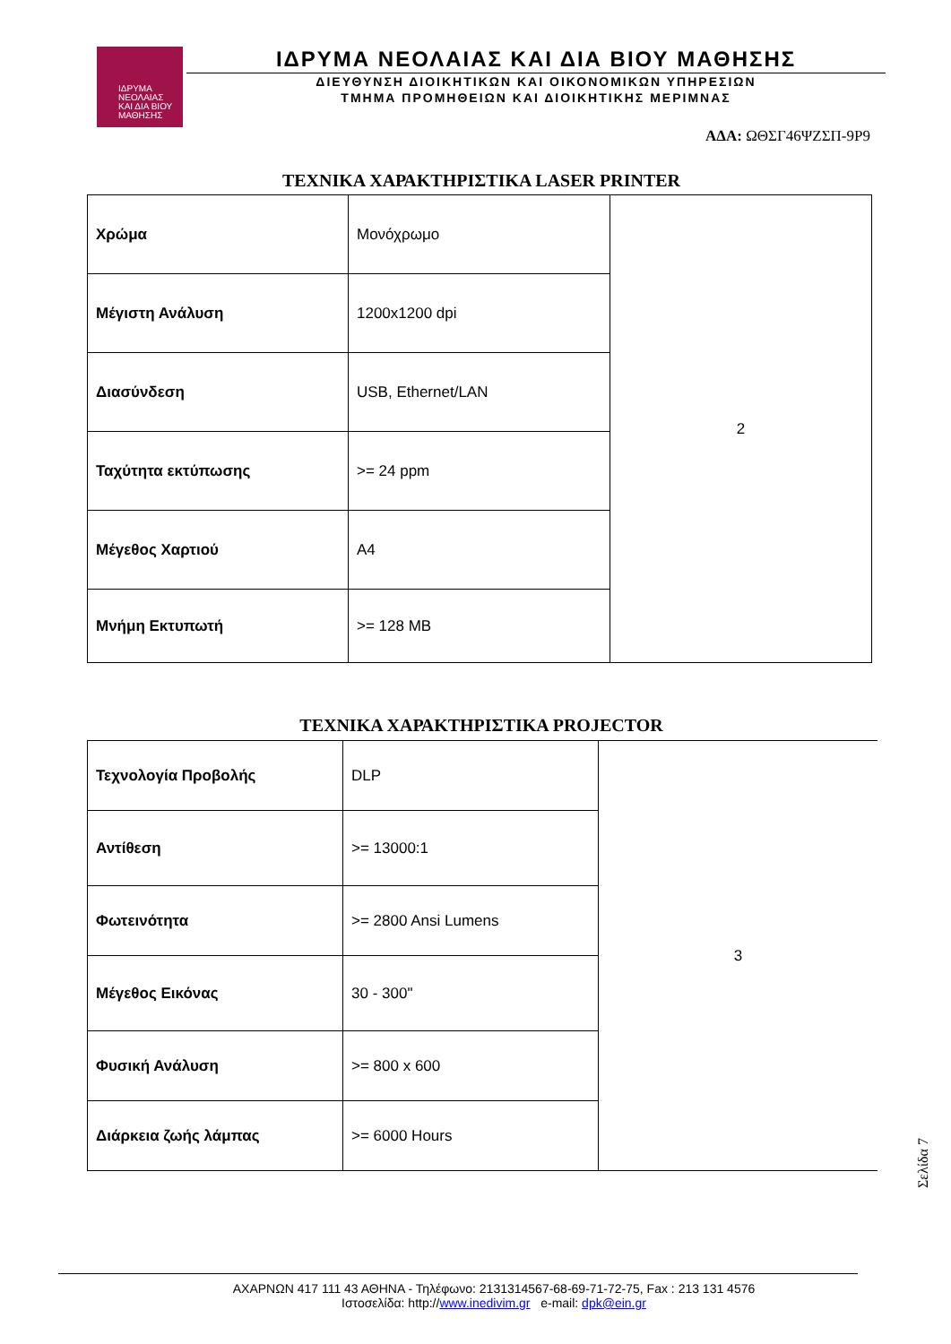ΙΔΡΥΜΑ
ΝΕΟΛΑΙΑΣ
ΚΑΙ ΔΙΑ ΒΙΟΥ
ΜΑΘΗΣΗΣ
ΙΔΡΥΜΑ ΝΕΟΛΑΙΑΣ ΚΑΙ ΔΙΑ ΒΙΟΥ ΜΑΘΗΣΗΣ
ΔΙΕΥΘΥΝΣΗ ΔΙΟΙΚΗΤΙΚΩΝ ΚΑΙ ΟΙΚΟΝΟΜΙΚΩΝ ΥΠΗΡΕΣΙΩΝ
ΤΜΗΜΑ ΠΡΟΜΗΘΕΙΩΝ ΚΑΙ ΔΙΟΙΚΗΤΙΚΗΣ ΜΕΡΙΜΝΑΣ
ΑΔΑ: ΩΘΣΓ46ΨΖΣΠ-9Ρ9
ΤΕΧΝΙΚΑ ΧΑΡΑΚΤΗΡΙΣΤΙΚΑ LASER PRINTER
| Χρώμα | Μονόχρωμο | 2 |
| Μέγιστη Ανάλυση | 1200x1200 dpi | |
| Διασύνδεση | USB, Ethernet/LAN | |
| Ταχύτητα εκτύπωσης | >= 24 ppm | |
| Μέγεθος Χαρτιού | A4 | |
| Μνήμη Εκτυπωτή | >= 128 MB | |
ΤΕΧΝΙΚΑ ΧΑΡΑΚΤΗΡΙΣΤΙΚΑ PROJECTOR
| Τεχνολογία Προβολής | DLP | 3 |
| Αντίθεση | >= 13000:1 | |
| Φωτεινότητα | >= 2800 Ansi Lumens | |
| Μέγεθος Εικόνας | 30 - 300" | |
| Φυσική Ανάλυση | >= 800 x 600 | |
| Διάρκεια ζωής λάμπας | >= 6000 Hours | |
Σελίδα 7
ΑΧΑΡΝΩΝ 417 111 43 ΑΘΗΝΑ - Τηλέφωνο: 2131314567-68-69-71-72-75, Fax : 213 131 4576
Ιστοσελίδα: http://www.inedivim.gr e-mail: dpk@ein.gr